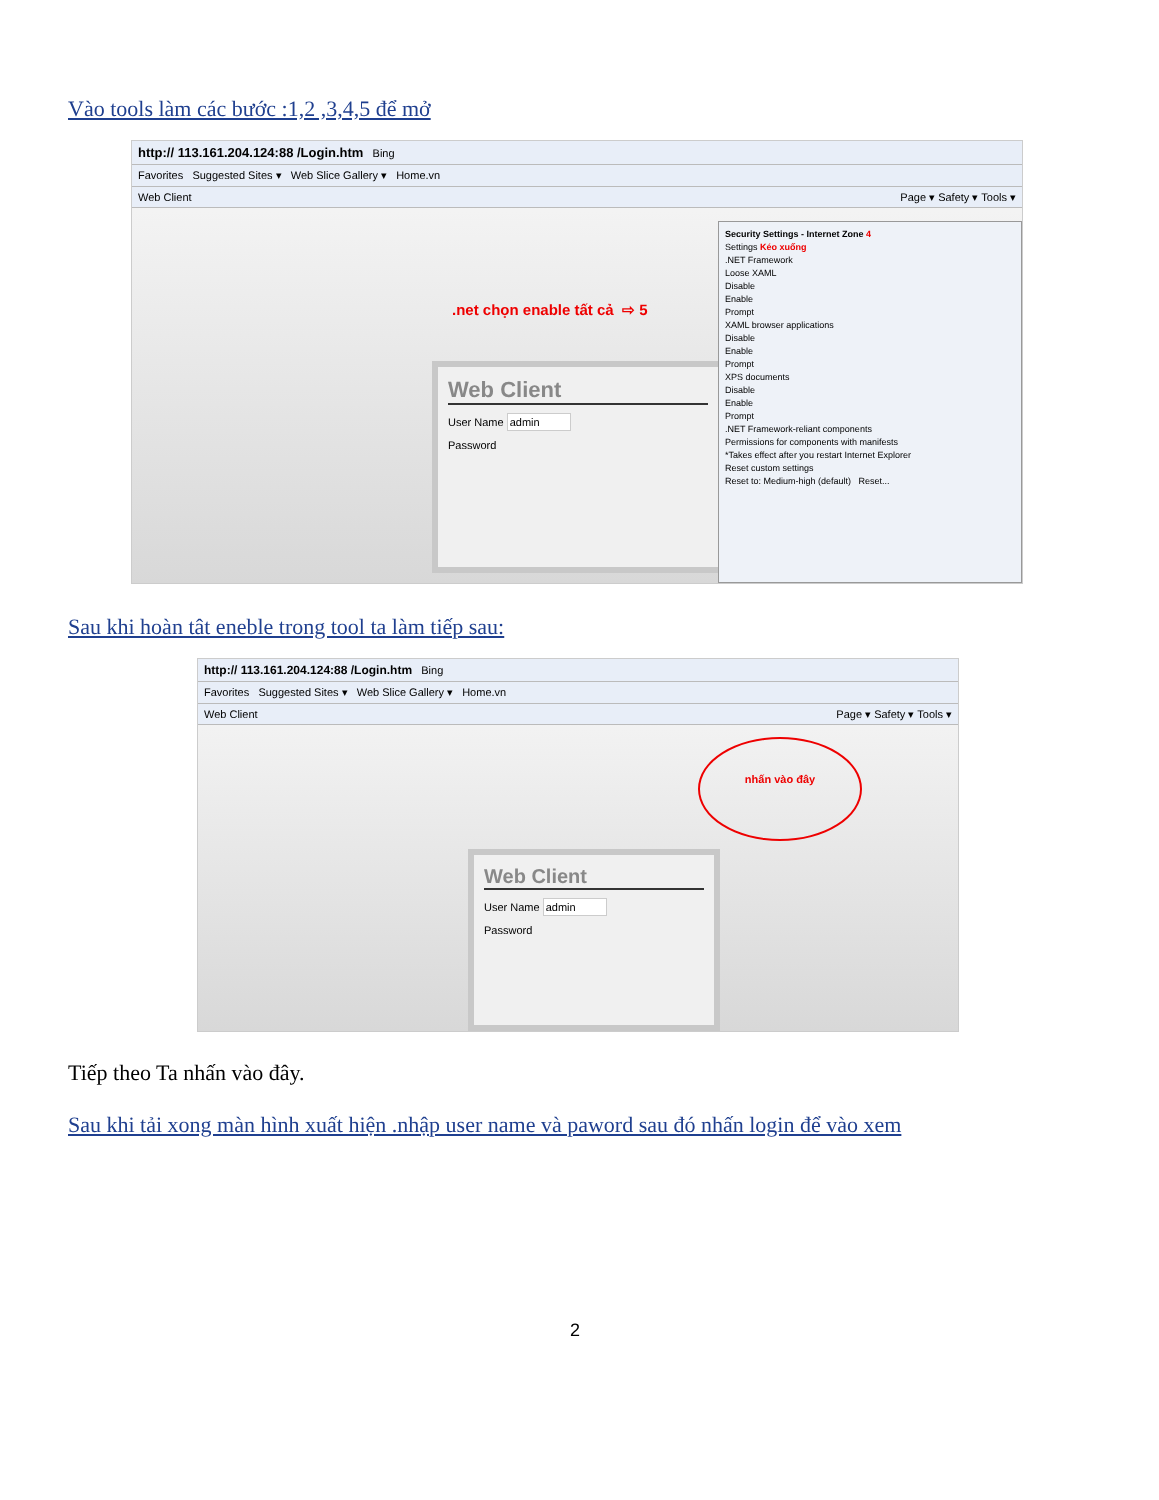Vào tools làm các bước :1,2 ,3,4,5 để mở
http:// 113.161.204.124:88 /Login.htm Bing
Favorites Suggested Sites ▾ Web Slice Gallery ▾ Home.vn
Web Client Page ▾ Safety ▾ Tools ▾
.net chọn enable tất cả ⇨ 5
Web Client
User Name admin
Password
Security Settings - Internet Zone 4
Settings Kéo xuống
.NET Framework
Loose XAML
Disable
Enable
Prompt
XAML browser applications
Disable
Enable
Prompt
XPS documents
Disable
Enable
Prompt
.NET Framework-reliant components
Permissions for components with manifests
*Takes effect after you restart Internet Explorer
Reset custom settings
Reset to: Medium-high (default) Reset...
Sau khi hoàn tât eneble trong tool ta làm tiếp sau:
http:// 113.161.204.124:88 /Login.htm Bing
Favorites Suggested Sites ▾ Web Slice Gallery ▾ Home.vn
Web Client Page ▾ Safety ▾ Tools ▾
nhấn vào đây
Web Client
User Name admin
Password
Tiếp theo Ta nhấn vào đây.
Sau khi tải xong màn hình xuất hiện .nhập user name và paword sau đó nhấn login để vào xem
2